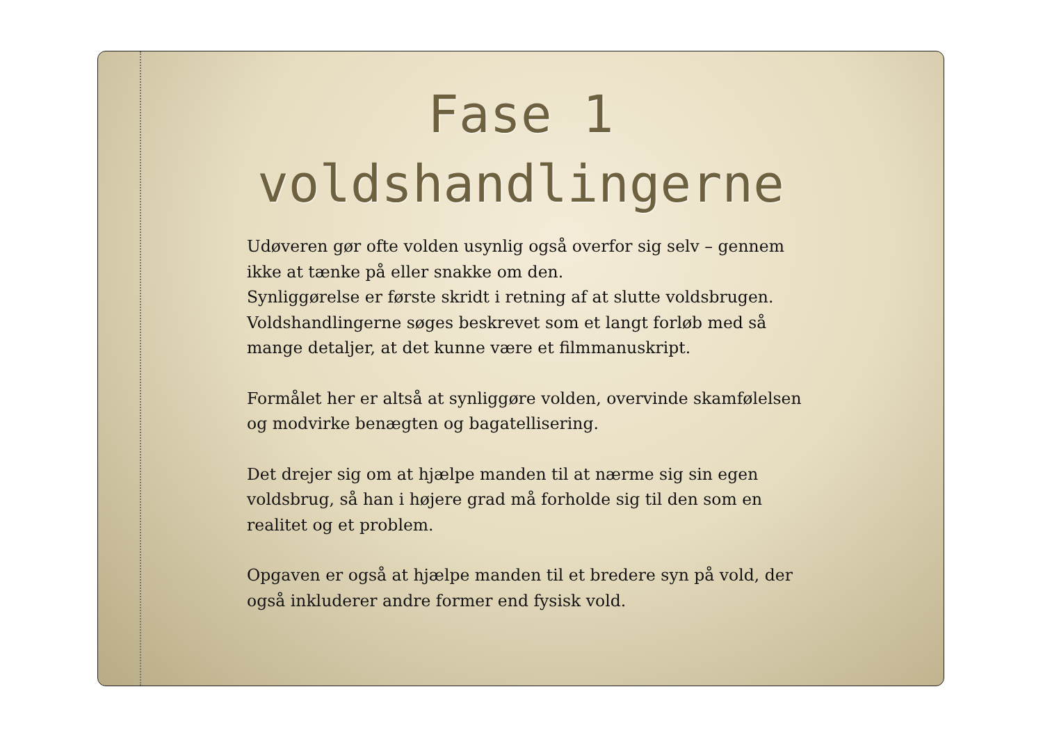Fase 1
voldshandlingerne
Udøveren gør ofte volden usynlig også overfor sig selv – gennem ikke at tænke på eller snakke om den.
Synliggørelse er første skridt i retning af at slutte voldsbrugen.
Voldshandlingerne søges beskrevet som et langt forløb med så mange detaljer, at det kunne være et filmmanuskript.
Formålet her er altså at synliggøre volden, overvinde skamfølelsen og modvirke benægten og bagatellisering.
Det drejer sig om at hjælpe manden til at nærme sig sin egen voldsbrug, så han i højere grad må forholde sig til den som en realitet og et problem.
Opgaven er også at hjælpe manden til et bredere syn på vold, der også inkluderer andre former end fysisk vold.